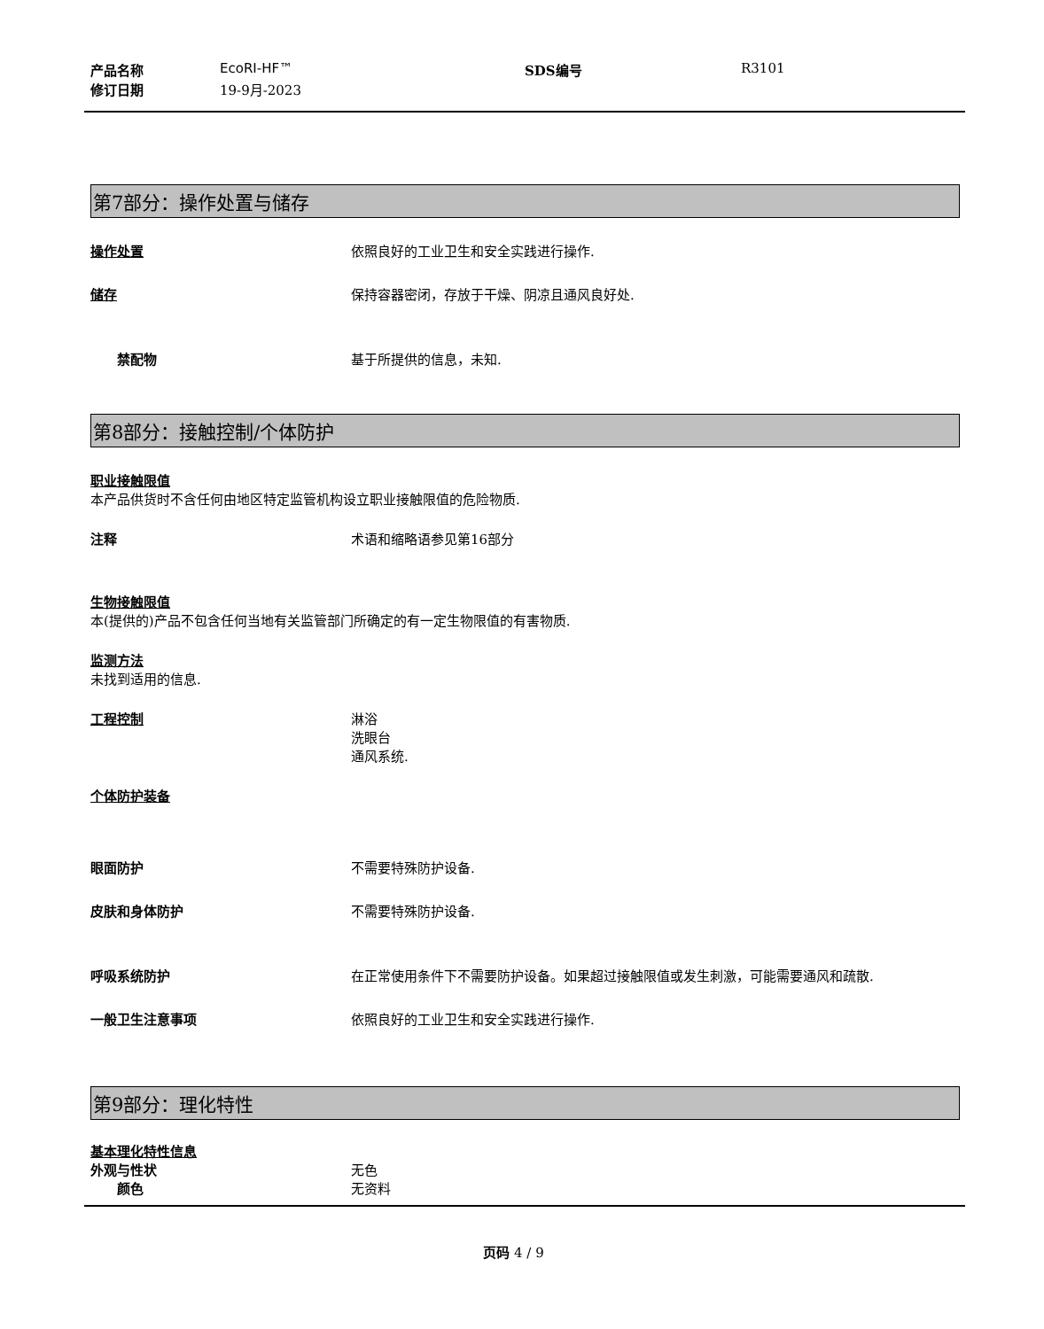产品名称 EcoRI-HF™ SDS编号 R3101
修订日期 19-9月-2023
第7部分：操作处置与储存
操作处置 依照良好的工业卫生和安全实践进行操作.
储存 保持容器密闭，存放于干燥、阴凉且通风良好处.
禁配物 基于所提供的信息，未知.
第8部分：接触控制/个体防护
职业接触限值
本产品供货时不含任何由地区特定监管机构设立职业接触限值的危险物质.
注释 术语和缩略语参见第16部分
生物接触限值
本(提供的)产品不包含任何当地有关监管部门所确定的有一定生物限值的有害物质.
监测方法
未找到适用的信息.
工程控制 淋浴
洗眼台
通风系统.
个体防护装备
眼面防护 不需要特殊防护设备.
皮肤和身体防护 不需要特殊防护设备.
呼吸系统防护 在正常使用条件下不需要防护设备。如果超过接触限值或发生刺激，可能需要通风和疏散.
一般卫生注意事项 依照良好的工业卫生和安全实践进行操作.
第9部分：理化特性
基本理化特性信息
外观与性状 无色
颜色 无资料
页码 4 / 9